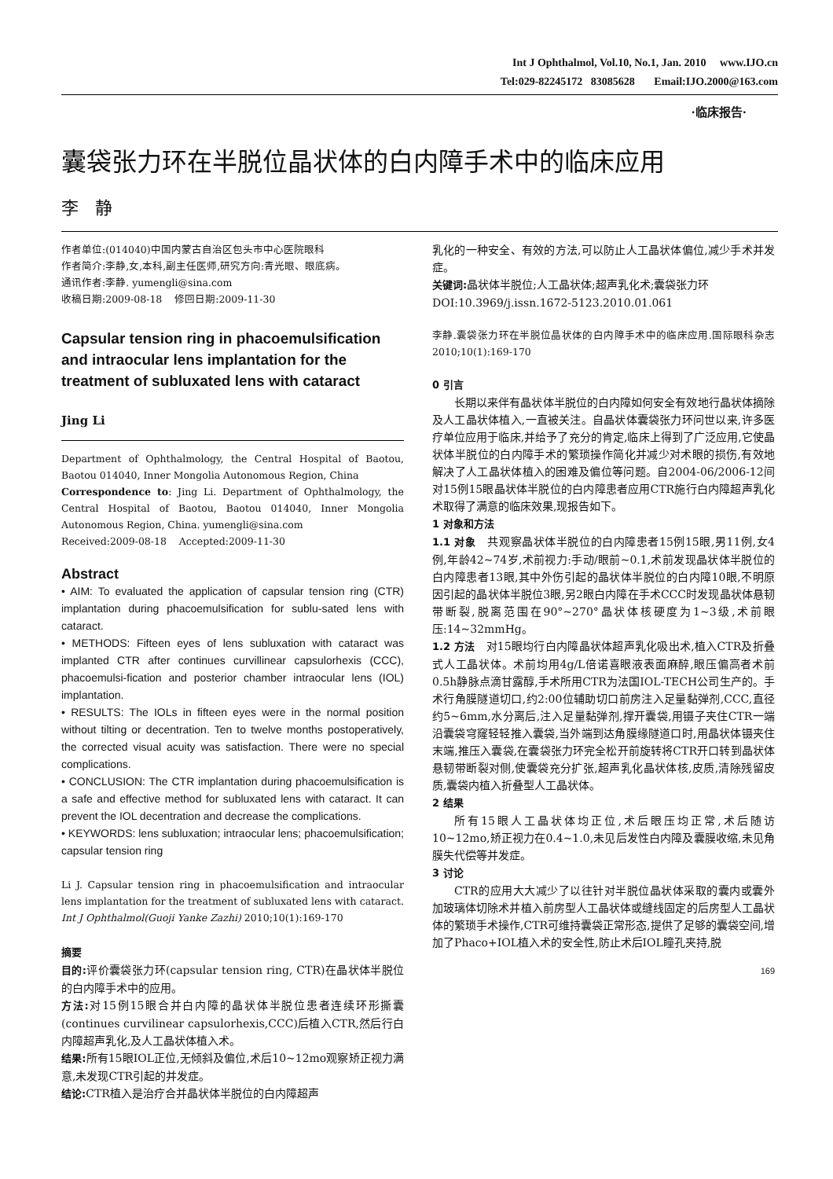Int J Ophthalmol, Vol.10, No.1, Jan. 2010 www.IJO.cn
Tel:029-82245172 83085628 Email:IJO.2000@163.com
·临床报告·
囊袋张力环在半脱位晶状体的白内障手术中的临床应用
李 静
作者单位:(014040)中国内蒙古自治区包头市中心医院眼科
作者简介:李静,女,本科,副主任医师,研究方向:青光眼、眼底病。
通讯作者:李静. yumengli@sina.com
收稿日期:2009-08-18 修回日期:2009-11-30
Capsular tension ring in phacoemulsification and intraocular lens implantation for the treatment of subluxated lens with cataract
Jing Li
Department of Ophthalmology, the Central Hospital of Baotou, Baotou 014040, Inner Mongolia Autonomous Region, China
Correspondence to: Jing Li. Department of Ophthalmology, the Central Hospital of Baotou, Baotou 014040, Inner Mongolia Autonomous Region, China. yumengli@sina.com
Received:2009-08-18 Accepted:2009-11-30
Abstract
• AIM: To evaluated the application of capsular tension ring (CTR) implantation during phacoemulsification for sublu-sated lens with cataract.
• METHODS: Fifteen eyes of lens subluxation with cataract was implanted CTR after continues curvillinear capsulorhexis (CCC), phacoemulsi-fication and posterior chamber intraocular lens (IOL) implantation.
• RESULTS: The IOLs in fifteen eyes were in the normal position without tilting or decentration. Ten to twelve months postoperatively, the corrected visual acuity was satisfaction. There were no special complications.
• CONCLUSION: The CTR implantation during phacoemulsification is a safe and effective method for subluxated lens with cataract. It can prevent the IOL decentration and decrease the complications.
• KEYWORDS: lens subluxation; intraocular lens; phacoemulsification; capsular tension ring
Li J. Capsular tension ring in phacoemulsification and intraocular lens implantation for the treatment of subluxated lens with cataract. Int J Ophthalmol(Guoji Yanke Zazhi) 2010;10(1):169-170
摘要
目的: 评价囊袋张力环(capsular tension ring, CTR)在晶状体半脱位的白内障手术中的应用。
方法: 对15例15眼合并白内障的晶状体半脱位患者连续环形撕囊(continues curvilinear capsulorhexis,CCC)后植入CTR,然后行白内障超声乳化,及人工晶状体植入术。
结果: 所有15眼IOL正位,无倾斜及偏位,术后10~12mo观察矫正视力满意,未发现CTR引起的并发症。
结论: CTR植入是治疗合并晶状体半脱位的白内障超声
乳化的一种安全、有效的方法,可以防止人工晶状体偏位,减少手术并发症。
关键词: 晶状体半脱位;人工晶状体;超声乳化术;囊袋张力环
DOI:10.3969/j.issn.1672-5123.2010.01.061
李静.囊袋张力环在半脱位晶状体的白内障手术中的临床应用.国际眼科杂志 2010;10(1):169-170
0 引言
长期以来伴有晶状体半脱位的白内障如何安全有效地行晶状体摘除及人工晶状体植入,一直被关注。自晶状体囊袋张力环问世以来,许多医疗单位应用于临床,并给予了充分的肯定,临床上得到了广泛应用,它使晶状体半脱位的白内障手术的繁琐操作简化并减少对术眼的损伤,有效地解决了人工晶状体植入的困难及偏位等问题。自2004-06/2006-12间对15例15眼晶状体半脱位的白内障患者应用CTR施行白内障超声乳化术取得了满意的临床效果,现报告如下。
1 对象和方法
1.1 对象 共观察晶状体半脱位的白内障患者15例15眼,男11例,女4例,年龄42~74岁,术前视力:手动/眼前~0.1,术前发现晶状体半脱位的白内障患者13眼,其中外伤引起的晶状体半脱位的白内障10眼,不明原因引起的晶状体半脱位3眼,另2眼白内障在手术CCC时发现晶状体悬韧带断裂,脱离范围在90°~270°晶状体核硬度为1~3级,术前眼压:14~32mmHg。
1.2 方法 对15眼均行白内障晶状体超声乳化吸出术,植入CTR及折叠式人工晶状体。术前均用4g/L倍诺喜眼液表面麻醉,眼压偏高者术前0.5h静脉点滴甘露醇,手术所用CTR为法国IOL-TECH公司生产的。手术行角膜隧道切口,约2:00位辅助切口前房注入足量黏弹剂,CCC,直径约5~6mm,水分离后,注入足量黏弹剂,撑开囊袋,用镊子夹住CTR一端沿囊袋穹窿轻轻推入囊袋,当外端到达角膜缘隧道口时,用晶状体镊夹住末端,推压入囊袋,在囊袋张力环完全松开前旋转将CTR开口转到晶状体悬韧带断裂对侧,使囊袋充分扩张,超声乳化晶状体核,皮质,清除残留皮质,囊袋内植入折叠型人工晶状体。
2 结果
所有15眼人工晶状体均正位,术后眼压均正常,术后随访10~12mo,矫正视力在0.4~1.0,未见后发性白内障及囊膜收缩,未见角膜失代偿等并发症。
3 讨论
CTR的应用大大减少了以往针对半脱位晶状体采取的囊内或囊外加玻璃体切除术并植入前房型人工晶状体或缝线固定的后房型人工晶状体的繁琐手术操作,CTR可维持囊袋正常形态,提供了足够的囊袋空间,增加了Phaco+IOL植入术的安全性,防止术后IOL瞳孔夹持,脱
169